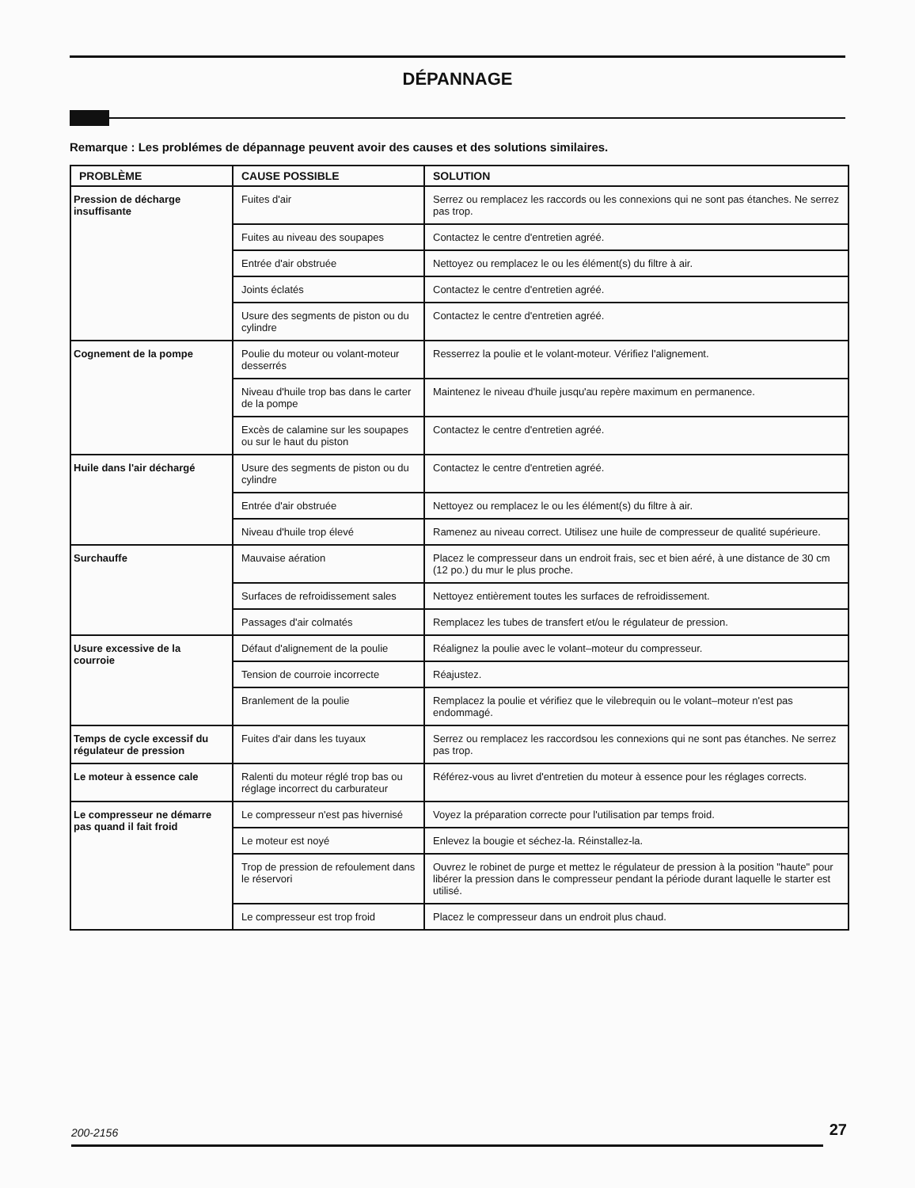DÉPANNAGE
Remarque : Les problémes de dépannage peuvent avoir des causes et des solutions similaires.
| PROBLÈME | CAUSE POSSIBLE | SOLUTION |
| --- | --- | --- |
| Pression de décharge insuffisante | Fuites d'air | Serrez ou remplacez les raccords ou les connexions qui ne sont pas étanches. Ne serrez pas trop. |
| | Fuites au niveau des soupapes | Contactez le centre d'entretien agréé. |
| | Entrée d'air obstruée | Nettoyez ou remplacez le ou les élément(s) du filtre à air. |
| | Joints éclatés | Contactez le centre d'entretien agréé. |
| | Usure des segments de piston ou du cylindre | Contactez le centre d'entretien agréé. |
| Cognement de la pompe | Poulie du moteur ou volant-moteur desserrés | Resserrez la poulie et le volant-moteur. Vérifiez l'alignement. |
| | Niveau d'huile trop bas dans le carter de la pompe | Maintenez le niveau d'huile jusqu'au repère maximum en permanence. |
| | Excès de calamine sur les soupapes ou sur le haut du piston | Contactez le centre d'entretien agréé. |
| Huile dans l'air déchargé | Usure des segments de piston ou du cylindre | Contactez le centre d'entretien agréé. |
| | Entrée d'air obstruée | Nettoyez ou remplacez le ou les élément(s) du filtre à air. |
| | Niveau d'huile trop élevé | Ramenez au niveau correct. Utilisez une huile de compresseur de qualité supérieure. |
| Surchauffe | Mauvaise aération | Placez le compresseur dans un endroit frais, sec et bien aéré, à une distance de 30 cm (12 po.) du mur le plus proche. |
| | Surfaces de refroidissement sales | Nettoyez entièrement toutes les surfaces de refroidissement. |
| | Passages d'air colmatés | Remplacez les tubes de transfert et/ou le régulateur de pression. |
| Usure excessive de la courroie | Défaut d'alignement de la poulie | Réalignez la poulie avec le volant–moteur du compresseur. |
| | Tension de courroie incorrecte | Réajustez. |
| | Branlement de la poulie | Remplacez la poulie et vérifiez que le vilebrequin ou le volant–moteur n'est pas endommagé. |
| Temps de cycle excessif du régulateur de pression | Fuites d'air dans les tuyaux | Serrez ou remplacez les raccordsou les connexions qui ne sont pas étanches. Ne serrez pas trop. |
| Le moteur à essence cale | Ralenti du moteur réglé trop bas ou réglage incorrect du carburateur | Référez-vous au livret d'entretien du moteur à essence pour les réglages corrects. |
| Le compresseur ne démarre pas quand il fait froid | Le compresseur n'est pas hivernisé | Voyez la préparation correcte pour l'utilisation par temps froid. |
| | Le moteur est noyé | Enlevez la bougie et séchez-la. Réinstallez-la. |
| | Trop de pression de refoulement dans le réservori | Ouvrez le robinet de purge et mettez le régulateur de pression à la position "haute" pour libérer la pression dans le compresseur pendant la période durant laquelle le starter est utilisé. |
| | Le compresseur est trop froid | Placez le compresseur dans un endroit plus chaud. |
200-2156 27